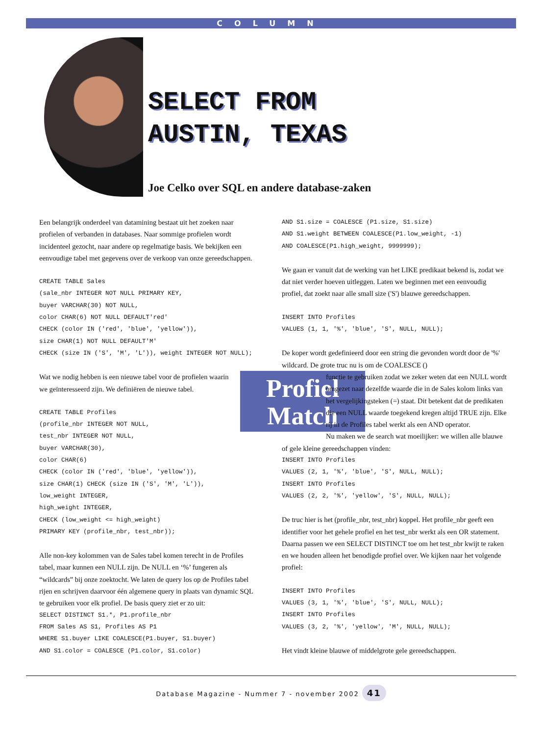COLUMN
SELECT FROM
AUSTIN, TEXAS
Joe Celko over SQL en andere database-zaken
Een belangrijk onderdeel van datamining bestaat uit het zoeken naar profielen of verbanden in databases. Naar sommige profielen wordt incidenteel gezocht, naar andere op regelmatige basis. We bekijken een eenvoudige tabel met gegevens over de verkoop van onze gereedschappen.
CREATE TABLE Sales
(sale_nbr INTEGER NOT NULL PRIMARY KEY,
buyer VARCHAR(30) NOT NULL,
color CHAR(6) NOT NULL DEFAULT'red'
CHECK (color IN ('red', 'blue', 'yellow')),
size CHAR(1) NOT NULL DEFAULT'M'
CHECK (size IN ('S', 'M', 'L')), weight INTEGER NOT NULL);
Profiel
Match
Wat we nodig hebben is een nieuwe tabel voor de profielen waarin we geïnteresseerd zijn. We definiëren de nieuwe tabel.
CREATE TABLE Profiles
(profile_nbr INTEGER NOT NULL,
test_nbr INTEGER NOT NULL,
buyer VARCHAR(30),
color CHAR(6)
CHECK (color IN ('red', 'blue', 'yellow')),
size CHAR(1) CHECK (size IN ('S', 'M', 'L')),
low_weight INTEGER,
high_weight INTEGER,
CHECK (low_weight <= high_weight)
PRIMARY KEY (profile_nbr, test_nbr));
Alle non-key kolommen van de Sales tabel komen terecht in de Profiles tabel, maar kunnen een NULL zijn. De NULL en ‘%’ fungeren als “wildcards” bij onze zoektocht. We laten de query los op de Profiles tabel rijen en schrijven daarvoor één algemene query in plaats van dynamic SQL te gebruiken voor elk profiel. De basis query ziet er zo uit:
SELECT DISTINCT S1.*, P1.profile_nbr
FROM Sales AS S1, Profiles AS P1
WHERE S1.buyer LIKE COALESCE(P1.buyer, S1.buyer)
AND S1.color = COALESCE (P1.color, S1.color)
AND S1.size = COALESCE (P1.size, S1.size)
AND S1.weight BETWEEN COALESCE(P1.low_weight, -1)
AND COALESCE(P1.high_weight, 9999999);
We gaan er vanuit dat de werking van het LIKE predikaat bekend is, zodat we dat niet verder hoeven uitleggen. Laten we beginnen met een eenvoudig profiel, dat zoekt naar alle small size ('S') blauwe gereedschappen.
INSERT INTO Profiles
VALUES (1, 1, '%', 'blue', 'S', NULL, NULL);
De koper wordt gedefinieerd door een string die gevonden wordt door de '%' wildcard. De grote truc nu is om de COALESCE ()
functie te gebruiken zodat we zeker weten dat een NULL wordt omgezet naar dezelfde waarde die in de Sales kolom links van het vergelijkingsteken (=) staat. Dit betekent dat de predikaten die een NULL waarde toegekend kregen altijd TRUE zijn. Elke rij in de Profiles tabel werkt als een AND operator.
Nu maken we de search wat moeilijker: we willen alle blauwe of gele kleine gereedschappen vinden:
INSERT INTO Profiles
VALUES (2, 1, '%', 'blue', 'S', NULL, NULL);
INSERT INTO Profiles
VALUES (2, 2, '%', 'yellow', 'S', NULL, NULL);
De truc hier is het (profile_nbr, test_nbr) koppel. Het profile_nbr geeft een identifier voor het gehele profiel en het test_nbr werkt als een OR statement. Daarna passen we een SELECT DISTINCT toe om het test_nbr kwijt te raken en we houden alleen het benodigde profiel over. We kijken naar het volgende profiel:
INSERT INTO Profiles
VALUES (3, 1, '%', 'blue', 'S', NULL, NULL);
INSERT INTO Profiles
VALUES (3, 2, '%', 'yellow', 'M', NULL, NULL);
Het vindt kleine blauwe of middelgrote gele gereedschappen.
Database Magazine - Nummer 7 - november 2002 41